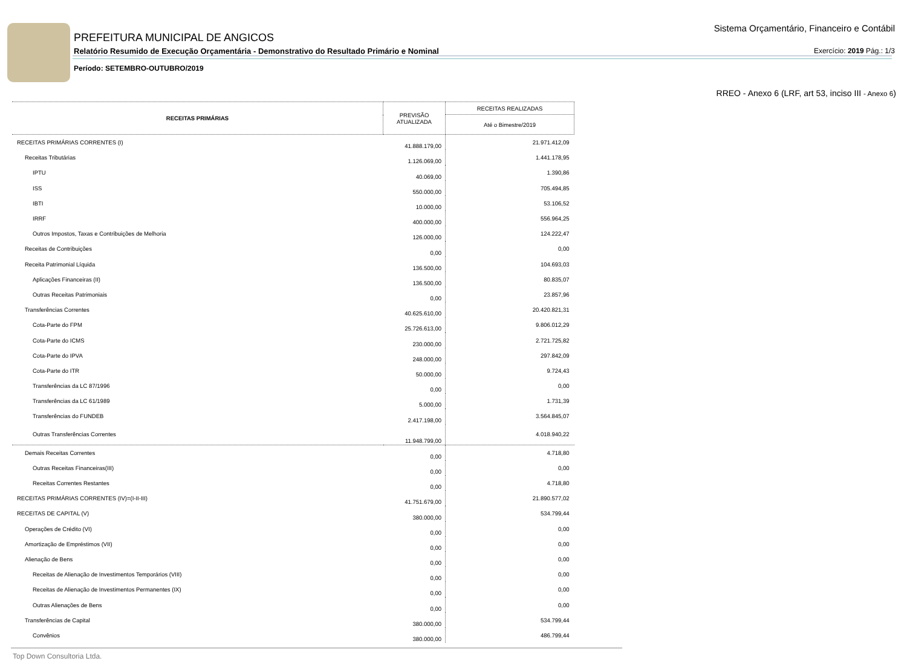PREFEITURA MUNICIPAL DE ANGICOS
Relatório Resumido de Execução Orçamentária - Demonstrativo do Resultado Primário e Nominal
Período: SETEMBRO-OUTUBRO/2019
Sistema Orçamentário, Financeiro e Contábil
Exercício: 2019 Pág.: 1/3
RREO - Anexo 6 (LRF, art 53, inciso III - Anexo 6)
| RECEITAS PRIMÁRIAS | PREVISÃO ATUALIZADA | RECEITAS REALIZADAS |
| --- | --- | --- |
| | | Até o Bimestre/2019 |
| RECEITAS PRIMÁRIAS CORRENTES (I) | 41.888.179,00 | 21.971.412,09 |
| Receitas Tributárias | 1.126.069,00 | 1.441.178,95 |
| IPTU | 40.069,00 | 1.390,86 |
| ISS | 550.000,00 | 705.494,85 |
| IBTI | 10.000,00 | 53.106,52 |
| IRRF | 400.000,00 | 556.964,25 |
| Outros Impostos, Taxas e Contribuições de Melhoria | 126.000,00 | 124.222,47 |
| Receitas de Contribuições | 0,00 | 0,00 |
| Receita Patrimonial Líquida | 136.500,00 | 104.693,03 |
| Aplicações Financeiras (II) | 136.500,00 | 80.835,07 |
| Outras Receitas Patrimoniais | 0,00 | 23.857,96 |
| Transferências Correntes | 40.625.610,00 | 20.420.821,31 |
| Cota-Parte do FPM | 25.726.613,00 | 9.806.012,29 |
| Cota-Parte do ICMS | 230.000,00 | 2.721.725,82 |
| Cota-Parte do IPVA | 248.000,00 | 297.842,09 |
| Cota-Parte do ITR | 50.000,00 | 9.724,43 |
| Transferências da LC 87/1996 | 0,00 | 0,00 |
| Transferências da LC 61/1989 | 5.000,00 | 1.731,39 |
| Transferências do FUNDEB | 2.417.198,00 | 3.564.845,07 |
| Outras Transferências Correntes | 11.948.799,00 | 4.018.940,22 |
| Demais Receitas Correntes | 0,00 | 4.718,80 |
| Outras Receitas Financeiras(III) | 0,00 | 0,00 |
| Receitas Correntes Restantes | 0,00 | 4.718,80 |
| RECEITAS PRIMÁRIAS CORRENTES (IV)=(I-II-III) | 41.751.679,00 | 21.890.577,02 |
| RECEITAS DE CAPITAL (V) | 380.000,00 | 534.799,44 |
| Operações de Crédito (VI) | 0,00 | 0,00 |
| Amortização de Empréstimos (VII) | 0,00 | 0,00 |
| Alienação de Bens | 0,00 | 0,00 |
| Receitas de Alienação de Investimentos Temporários (VIII) | 0,00 | 0,00 |
| Receitas de Alienação de Investimentos Permanentes (IX) | 0,00 | 0,00 |
| Outras Alienações de Bens | 0,00 | 0,00 |
| Transferências de Capital | 380.000,00 | 534.799,44 |
| Convênios | 380.000,00 | 486.799,44 |
Top Down Consultoria Ltda.